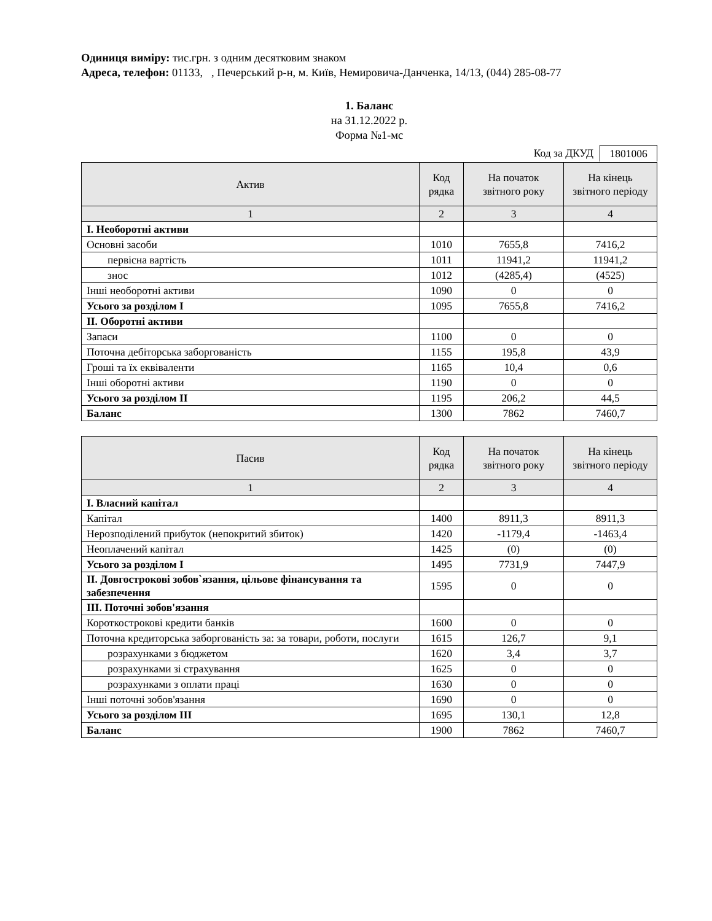Одиниця виміру: тис.грн. з одним десятковим знаком
Адреса, телефон: 01133, , Печерський р-н, м. Київ, Немировича-Данченка, 14/13, (044) 285-08-77
1. Баланс
на 31.12.2022 р.
Форма №1-мс
Код за ДКУД 1801006
| Актив | Код рядка | На початок звітного року | На кінець звітного періоду |
| --- | --- | --- | --- |
| 1 | 2 | 3 | 4 |
| І. Необоротні активи | | | |
| Основні засоби | 1010 | 7655,8 | 7416,2 |
| первісна вартість | 1011 | 11941,2 | 11941,2 |
| знос | 1012 | (4285,4) | (4525) |
| Інші необоротні активи | 1090 | 0 | 0 |
| Усього за розділом I | 1095 | 7655,8 | 7416,2 |
| ІІ. Оборотні активи | | | |
| Запаси | 1100 | 0 | 0 |
| Поточна дебіторська заборгованість | 1155 | 195,8 | 43,9 |
| Гроші та їх еквіваленти | 1165 | 10,4 | 0,6 |
| Інші оборотні активи | 1190 | 0 | 0 |
| Усього за розділом II | 1195 | 206,2 | 44,5 |
| Баланс | 1300 | 7862 | 7460,7 |
| Пасив | Код рядка | На початок звітного року | На кінець звітного періоду |
| --- | --- | --- | --- |
| 1 | 2 | 3 | 4 |
| І. Власний капітал | | | |
| Капітал | 1400 | 8911,3 | 8911,3 |
| Нерозподілений прибуток (непокритий збиток) | 1420 | -1179,4 | -1463,4 |
| Неоплачений капітал | 1425 | (0) | (0) |
| Усього за розділом I | 1495 | 7731,9 | 7447,9 |
| II. Довгострокові зобов`язання, цільове фінансування та забезпечення | 1595 | 0 | 0 |
| IІІ. Поточні зобов'язання | | | |
| Короткострокові кредити банків | 1600 | 0 | 0 |
| Поточна кредиторська заборгованість за: за товари, роботи, послуги | 1615 | 126,7 | 9,1 |
| розрахунками з бюджетом | 1620 | 3,4 | 3,7 |
| розрахунками зі страхування | 1625 | 0 | 0 |
| розрахунками з оплати праці | 1630 | 0 | 0 |
| Інші поточні зобов'язання | 1690 | 0 | 0 |
| Усього за розділом IІI | 1695 | 130,1 | 12,8 |
| Баланс | 1900 | 7862 | 7460,7 |